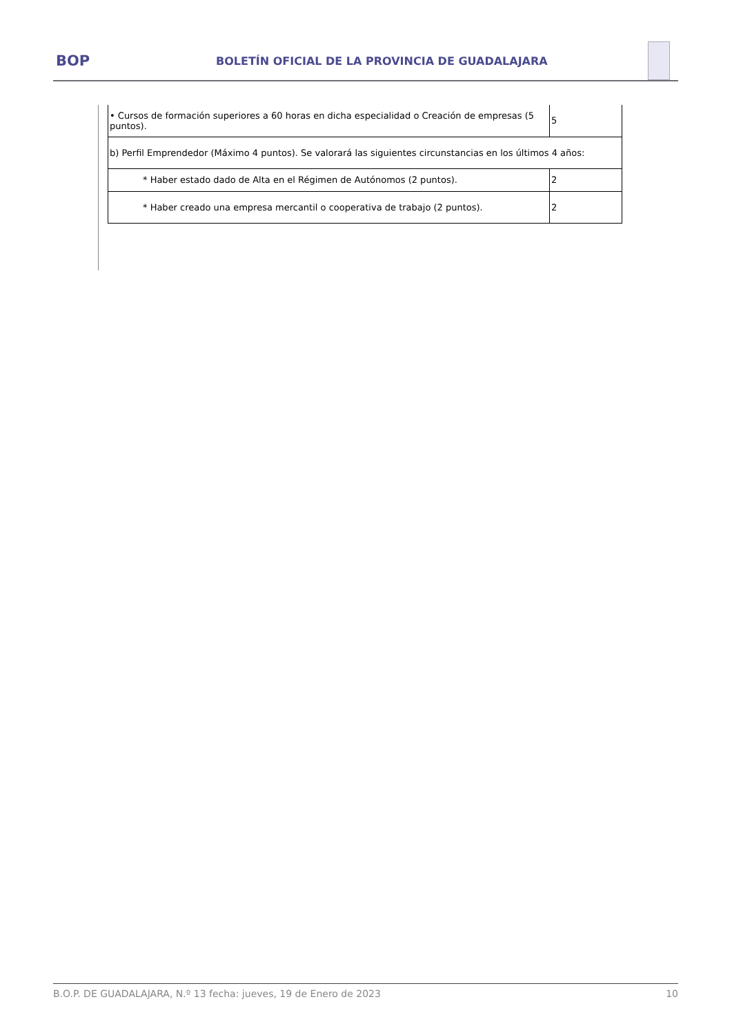BOP
BOLETÍN OFICIAL DE LA PROVINCIA DE GUADALAJARA
| • Cursos de formación superiores a 60 horas en dicha especialidad o Creación de empresas (5 puntos). | 5 |
| b) Perfil Emprendedor (Máximo 4 puntos). Se valorará las siguientes circunstancias en los últimos 4 años: | |
| * Haber estado dado de Alta en el Régimen de Autónomos (2 puntos). | 2 |
| * Haber creado una empresa mercantil o cooperativa de trabajo (2 puntos). | 2 |
B.O.P. DE GUADALAJARA, N.º 13 fecha: jueves, 19 de Enero de 2023 10